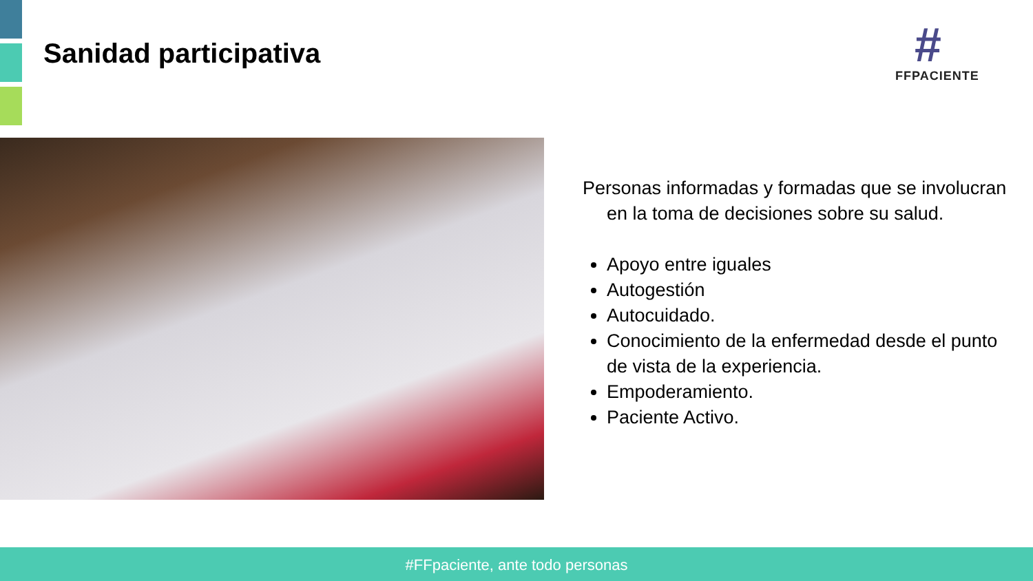Sanidad participativa
#
FFPACIENTE
Personas informadas y formadas que se involucran en la toma de decisiones sobre su salud.
Apoyo entre iguales
Autogestión
Autocuidado.
Conocimiento de la enfermedad desde el punto de vista de la experiencia.
Empoderamiento.
Paciente Activo.
#FFpaciente, ante todo personas